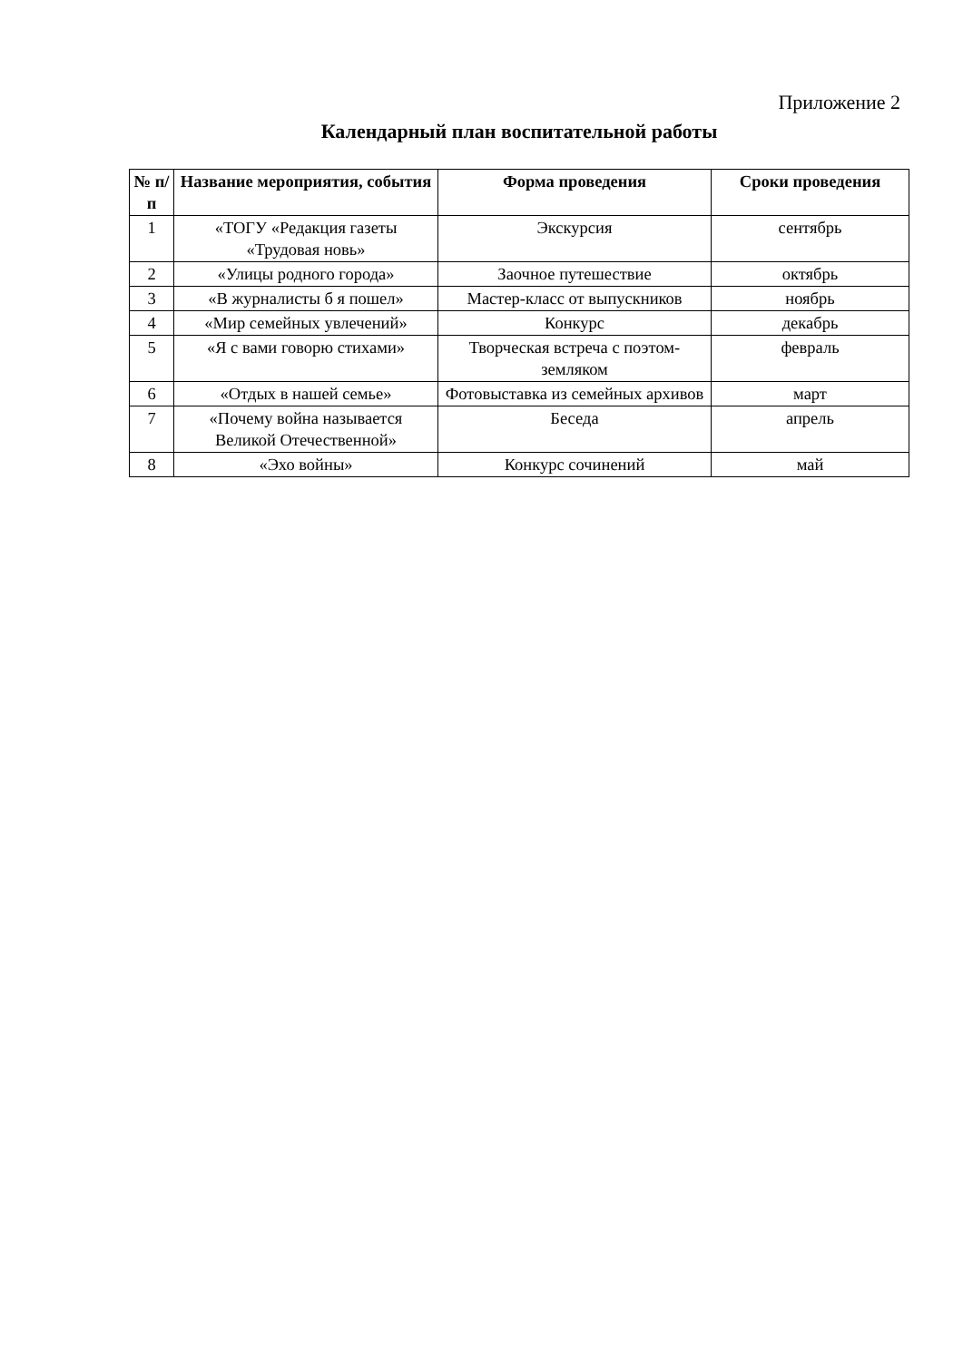Приложение 2
Календарный план воспитательной работы
| № п/п | Название мероприятия, события | Форма проведения | Сроки проведения |
| --- | --- | --- | --- |
| 1 | «ТОГУ «Редакция газеты «Трудовая новь» | Экскурсия | сентябрь |
| 2 | «Улицы родного города» | Заочное путешествие | октябрь |
| 3 | «В журналисты б я пошел» | Мастер-класс от выпускников | ноябрь |
| 4 | «Мир семейных увлечений» | Конкурс | декабрь |
| 5 | «Я с вами говорю стихами» | Творческая встреча с поэтом-земляком | февраль |
| 6 | «Отдых в нашей семье» | Фотовыставка из семейных архивов | март |
| 7 | «Почему война называется Великой Отечественной» | Беседа | апрель |
| 8 | «Эхо войны» | Конкурс сочинений | май |